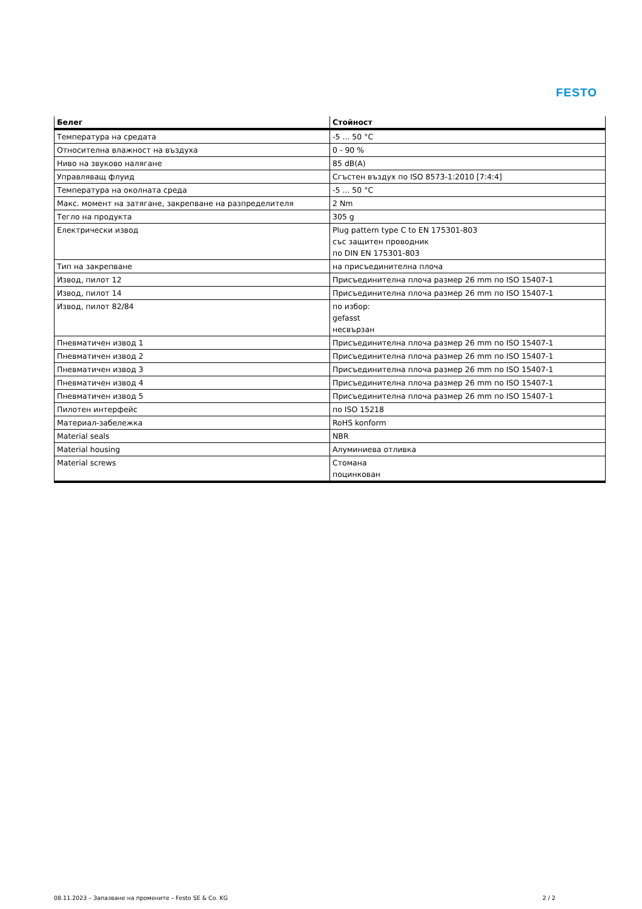FESTO
| Белег | Стойност |
| --- | --- |
| Температура на средата | -5 ... 50 °C |
| Относителна влажност на въздуха | 0 - 90 % |
| Ниво на звуково налягане | 85 dB(A) |
| Управляващ флуид | Сгъстен въздух по ISO 8573-1:2010 [7:4:4] |
| Температура на околната среда | -5 ... 50 °C |
| Макс. момент на затягане, закрепване на разпределителя | 2 Nm |
| Тегло на продукта | 305 g |
| Електрически извод | Plug pattern type C to EN 175301-803 със защитен проводник по DIN EN 175301-803 |
| Тип на закрепване | на присъединителна плоча |
| Извод, пилот 12 | Присъединителна плоча размер 26 mm по ISO 15407-1 |
| Извод, пилот 14 | Присъединителна плоча размер 26 mm по ISO 15407-1 |
| Извод, пилот 82/84 | по избор: gefasst несвързан |
| Пневматичен извод 1 | Присъединителна плоча размер 26 mm по ISO 15407-1 |
| Пневматичен извод 2 | Присъединителна плоча размер 26 mm по ISO 15407-1 |
| Пневматичен извод 3 | Присъединителна плоча размер 26 mm по ISO 15407-1 |
| Пневматичен извод 4 | Присъединителна плоча размер 26 mm по ISO 15407-1 |
| Пневматичен извод 5 | Присъединителна плоча размер 26 mm по ISO 15407-1 |
| Пилотен интерфейс | по ISO 15218 |
| Материал-забележка | RoHS konform |
| Material seals | NBR |
| Material housing | Алуминиева отливка |
| Material screws | Стомана поцинкован |
08.11.2023 – Запазване на промените – Festo SE & Co. KG 2 / 2